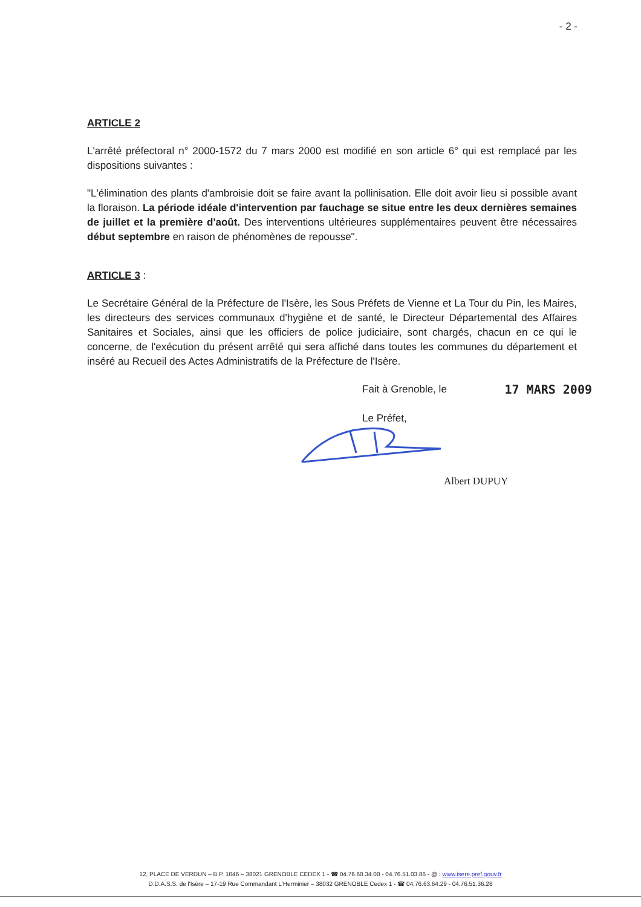- 2 -
ARTICLE 2
L'arrêté préfectoral n° 2000-1572 du 7 mars 2000 est modifié en son article 6° qui est remplacé par les dispositions suivantes :
"L'élimination des plants d'ambroisie doit se faire avant la pollinisation. Elle doit avoir lieu si possible avant la floraison. La période idéale d'intervention par fauchage se situe entre les deux dernières semaines de juillet et la première d'août. Des interventions ultérieures supplémentaires peuvent être nécessaires début septembre en raison de phénomènes de repousse".
ARTICLE 3 :
Le Secrétaire Général de la Préfecture de l'Isère, les Sous Préfets de Vienne et La Tour du Pin, les Maires, les directeurs des services communaux d'hygiène et de santé, le Directeur Départemental des Affaires Sanitaires et Sociales, ainsi que les officiers de police judiciaire, sont chargés, chacun en ce qui le concerne, de l'exécution du présent arrêté qui sera affiché dans toutes les communes du département et inséré au Recueil des Actes Administratifs de la Préfecture de l'Isère.
Fait à Grenoble, le 17 MARS 2009
Le Préfet,
Albert DUPUY
12, PLACE DE VERDUN – B.P. 1046 – 38021 GRENOBLE CEDEX 1 - ☎ 04.76.60.34.00 - 04.76.51.03.86 - @ : www.isere.pref.gouv.fr
D.D.A.S.S. de l'Isère – 17-19 Rue Commandant L'Herminier – 38032 GRENOBLE Cedex 1 - ☎ 04.76.63.64.29 - 04.76.51.36.28